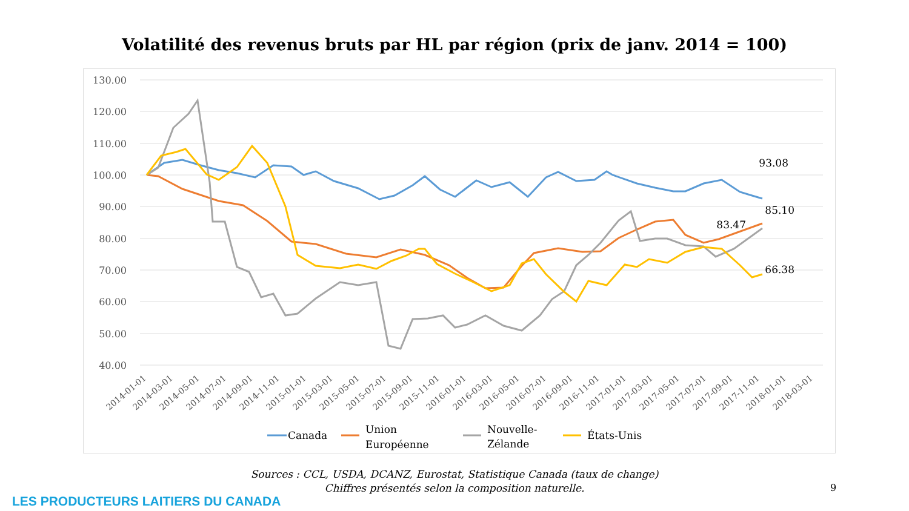Volatilité des revenus bruts par HL par région (prix de janv. 2014 = 100)
130.00
120.00
110.00
100.00
90.00
80.00
70.00
60.00
50.00
40.00
93.08
85.10
83.47
66.38
2014-01-01
2014-03-01
2014-05-01
2014-07-01
2014-09-01
2014-11-01
2015-01-01
2015-03-01
2015-05-01
2015-07-01
2015-09-01
2015-11-01
2016-01-01
2016-03-01
2016-05-01
2016-07-01
2016-09-01
2016-11-01
2017-01-01
2017-03-01
2017-05-01
2017-07-01
2017-09-01
2017-11-01
2018-01-01
2018-03-01
Canada
Union
Européenne
Nouvelle-
Zélande
États-Unis
Sources : CCL, USDA, DCANZ, Eurostat, Statistique Canada (taux de change)
Chiffres présentés selon la composition naturelle.
9
LES PRODUCTEURS LAITIERS DU CANADA